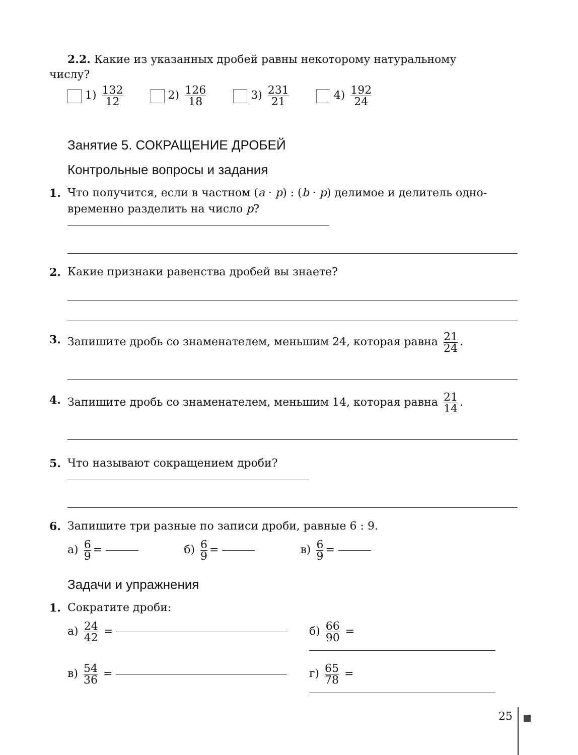2.2. Какие из указанных дробей равны некоторому натуральному
числу?
1) 132 12
2) 126 18
3) 231 21
4) 192 24
Занятие 5. СОКРАЩЕНИЕ ДРОБЕЙ
Контрольные вопросы и задания
1. Что получится, если в частном (a · p) : (b · p) делимое и делитель одно-
временно разделить на число p?
2. Какие признаки равенства дробей вы знаете?
3. Запишите дробь со знаменателем, меньшим 24, которая равна 21 24.
4. Запишите дробь со знаменателем, меньшим 14, которая равна 21 14.
5. Что называют сокращением дроби?
6. Запишите три разные по записи дроби, равные 6 : 9.
а) 6 9 = б) 6 9 = в) 6 9 =
Задачи и упражнения
1. Сократите дроби:
а) 24 42 =
б) 66 90 =
в) 54 36 =
г) 65 78 =
25